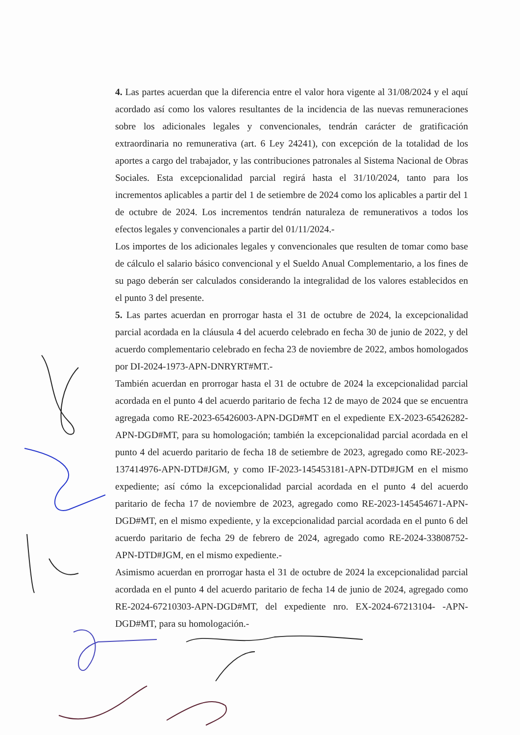4. Las partes acuerdan que la diferencia entre el valor hora vigente al 31/08/2024 y el aquí acordado así como los valores resultantes de la incidencia de las nuevas remuneraciones sobre los adicionales legales y convencionales, tendrán carácter de gratificación extraordinaria no remunerativa (art. 6 Ley 24241), con excepción de la totalidad de los aportes a cargo del trabajador, y las contribuciones patronales al Sistema Nacional de Obras Sociales. Esta excepcionalidad parcial regirá hasta el 31/10/2024, tanto para los incrementos aplicables a partir del 1 de setiembre de 2024 como los aplicables a partir del 1 de octubre de 2024. Los incrementos tendrán naturaleza de remunerativos a todos los efectos legales y convencionales a partir del 01/11/2024.-
Los importes de los adicionales legales y convencionales que resulten de tomar como base de cálculo el salario básico convencional y el Sueldo Anual Complementario, a los fines de su pago deberán ser calculados considerando la integralidad de los valores establecidos en el punto 3 del presente.
5. Las partes acuerdan en prorrogar hasta el 31 de octubre de 2024, la excepcionalidad parcial acordada en la cláusula 4 del acuerdo celebrado en fecha 30 de junio de 2022, y del acuerdo complementario celebrado en fecha 23 de noviembre de 2022, ambos homologados por DI-2024-1973-APN-DNRYRT#MT.-
También acuerdan en prorrogar hasta el 31 de octubre de 2024 la excepcionalidad parcial acordada en el punto 4 del acuerdo paritario de fecha 12 de mayo de 2024 que se encuentra agregada como RE-2023-65426003-APN-DGD#MT en el expediente EX-2023-65426282-APN-DGD#MT, para su homologación; también la excepcionalidad parcial acordada en el punto 4 del acuerdo paritario de fecha 18 de setiembre de 2023, agregado como RE-2023-137414976-APN-DTD#JGM, y como IF-2023-145453181-APN-DTD#JGM en el mismo expediente; así cómo la excepcionalidad parcial acordada en el punto 4 del acuerdo paritario de fecha 17 de noviembre de 2023, agregado como RE-2023-145454671-APN-DGD#MT, en el mismo expediente, y la excepcionalidad parcial acordada en el punto 6 del acuerdo paritario de fecha 29 de febrero de 2024, agregado como RE-2024-33808752-APN-DTD#JGM, en el mismo expediente.-
Asimismo acuerdan en prorrogar hasta el 31 de octubre de 2024 la excepcionalidad parcial acordada en el punto 4 del acuerdo paritario de fecha 14 de junio de 2024, agregado como RE-2024-67210303-APN-DGD#MT, del expediente nro. EX-2024-67213104- -APN-DGD#MT, para su homologación.-